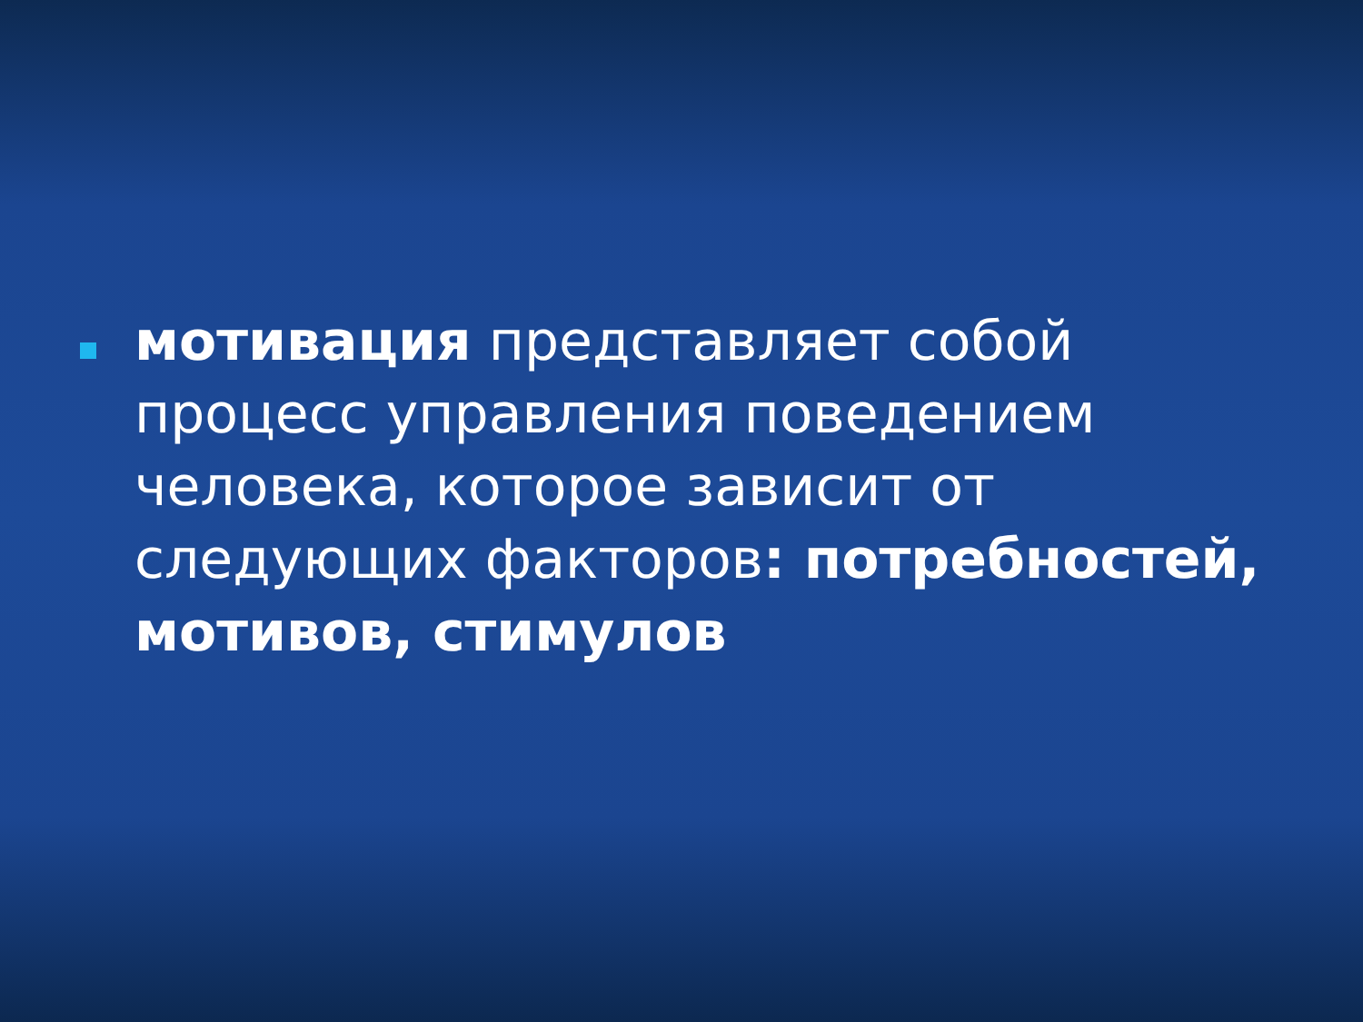мотивация представляет собой процесс управления поведением человека, которое зависит от следующих факторов: потребностей, мотивов, стимулов